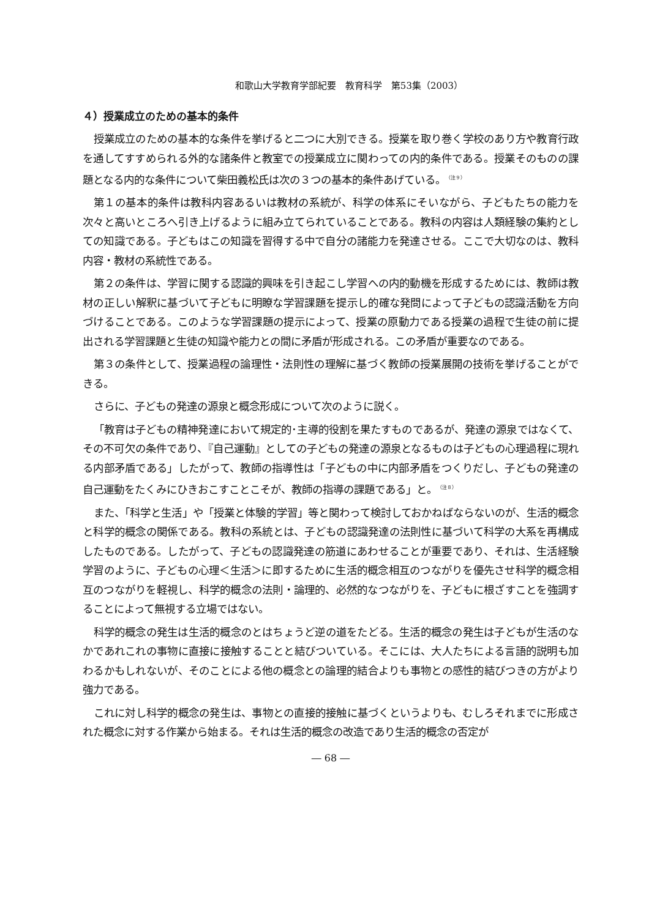和歌山大学教育学部紀要　教育科学　第53集（2003）
４）授業成立のための基本的条件
授業成立のための基本的な条件を挙げると二つに大別できる。授業を取り巻く学校のあり方や教育行政を通してすすめられる外的な諸条件と教室での授業成立に関わっての内的条件である。授業そのものの課題となる内的な条件について柴田義松氏は次の３つの基本的条件あげている。<sup>（注９）</sup>
第１の基本的条件は教科内容あるいは教材の系統が、科学の体系にそいながら、子どもたちの能力を次々と高いところへ引き上げるように組み立てられていることである。教科の内容は人類経験の集約としての知識である。子どもはこの知識を習得する中で自分の諸能力を発達させる。ここで大切なのは、教科内容・教材の系統性である。
第２の条件は、学習に関する認識的興味を引き起こし学習への内的動機を形成するためには、教師は教材の正しい解釈に基づいて子どもに明瞭な学習課題を提示し的確な発問によって子どもの認識活動を方向づけることである。このような学習課題の提示によって、授業の原動力である授業の過程で生徒の前に提出される学習課題と生徒の知識や能力との間に矛盾が形成される。この矛盾が重要なのである。
第３の条件として、授業過程の論理性・法則性の理解に基づく教師の授業展開の技術を挙げることができる。
さらに、子どもの発達の源泉と概念形成について次のように説く。
「教育は子どもの精神発達において規定的･主導的役割を果たすものであるが、発達の源泉ではなくて、その不可欠の条件であり、『自己運動』としての子どもの発達の源泉となるものは子どもの心理過程に現れる内部矛盾である」したがって、教師の指導性は「子どもの中に内部矛盾をつくりだし、子どもの発達の自己運動をたくみにひきおこすことこそが、教師の指導の課題である」と。<sup>（注８）</sup>
また、「科学と生活」や「授業と体験的学習」等と関わって検討しておかねばならないのが、生活的概念と科学的概念の関係である。教科の系統とは、子どもの認識発達の法則性に基づいて科学の大系を再構成したものである。したがって、子どもの認識発達の筋道にあわせることが重要であり、それは、生活経験学習のように、子どもの心理＜生活＞に即するために生活的概念相互のつながりを優先させ科学的概念相互のつながりを軽視し、科学的概念の法則・論理的、必然的なつながりを、子どもに根ざすことを強調することによって無視する立場ではない。
科学的概念の発生は生活的概念のとはちょうど逆の道をたどる。生活的概念の発生は子どもが生活のなかであれこれの事物に直接に接触することと結びついている。そこには、大人たちによる言語的説明も加わるかもしれないが、そのことによる他の概念との論理的結合よりも事物との感性的結びつきの方がより強力である。
これに対し科学的概念の発生は、事物との直接的接触に基づくというよりも、むしろそれまでに形成された概念に対する作業から始まる。それは生活的概念の改造であり生活的概念の否定が
― 68 ―